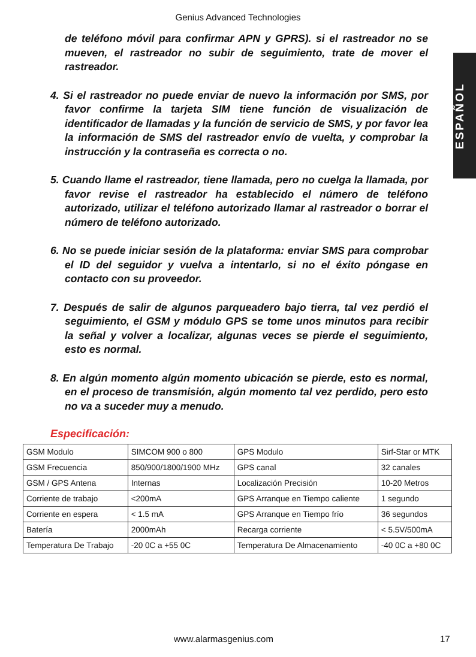Genius Advanced Technologies
ESPAÑOL
de teléfono móvil para confirmar APN y GPRS). si el rastreador no se mueven, el rastreador no subir de seguimiento, trate de mover el rastreador.
4. Si el rastreador no puede enviar de nuevo la información por SMS, por favor confirme la tarjeta SIM tiene función de visualización de identificador de llamadas y la función de servicio de SMS, y por favor lea la información de SMS del rastreador envío de vuelta, y comprobar la instrucción y la contraseña es correcta o no.
5. Cuando llame el rastreador, tiene llamada, pero no cuelga la llamada, por favor revise el rastreador ha establecido el número de teléfono autorizado, utilizar el teléfono autorizado llamar al rastreador o borrar el número de teléfono autorizado.
6. No se puede iniciar sesión de la plataforma: enviar SMS para comprobar el ID del seguidor y vuelva a intentarlo, si no el éxito póngase en contacto con su proveedor.
7. Después de salir de algunos parqueadero bajo tierra, tal vez perdió el seguimiento, el GSM y módulo GPS se tome unos minutos para recibir la señal y volver a localizar, algunas veces se pierde el seguimiento, esto es normal.
8. En algún momento algún momento ubicación se pierde, esto es normal, en el proceso de transmisión, algún momento tal vez perdido, pero esto no va a suceder muy a menudo.
Especificación:
| GSM Modulo | SIMCOM 900 o 800 | GPS Modulo | Sirf-Star or MTK |
| GSM Frecuencia | 850/900/1800/1900 MHz | GPS canal | 32 canales |
| GSM / GPS Antena | Internas | Localización Precisión | 10-20 Metros |
| Corriente de trabajo | <200mA | GPS Arranque en Tiempo caliente | 1 segundo |
| Corriente en espera | < 1.5 mA | GPS Arranque en Tiempo frío | 36 segundos |
| Batería | 2000mAh | Recarga corriente | < 5.5V/500mA |
| Temperatura De Trabajo | -20 0C a +55 0C | Temperatura De Almacenamiento | -40 0C a +80 0C |
www.alarmasgenius.com 17